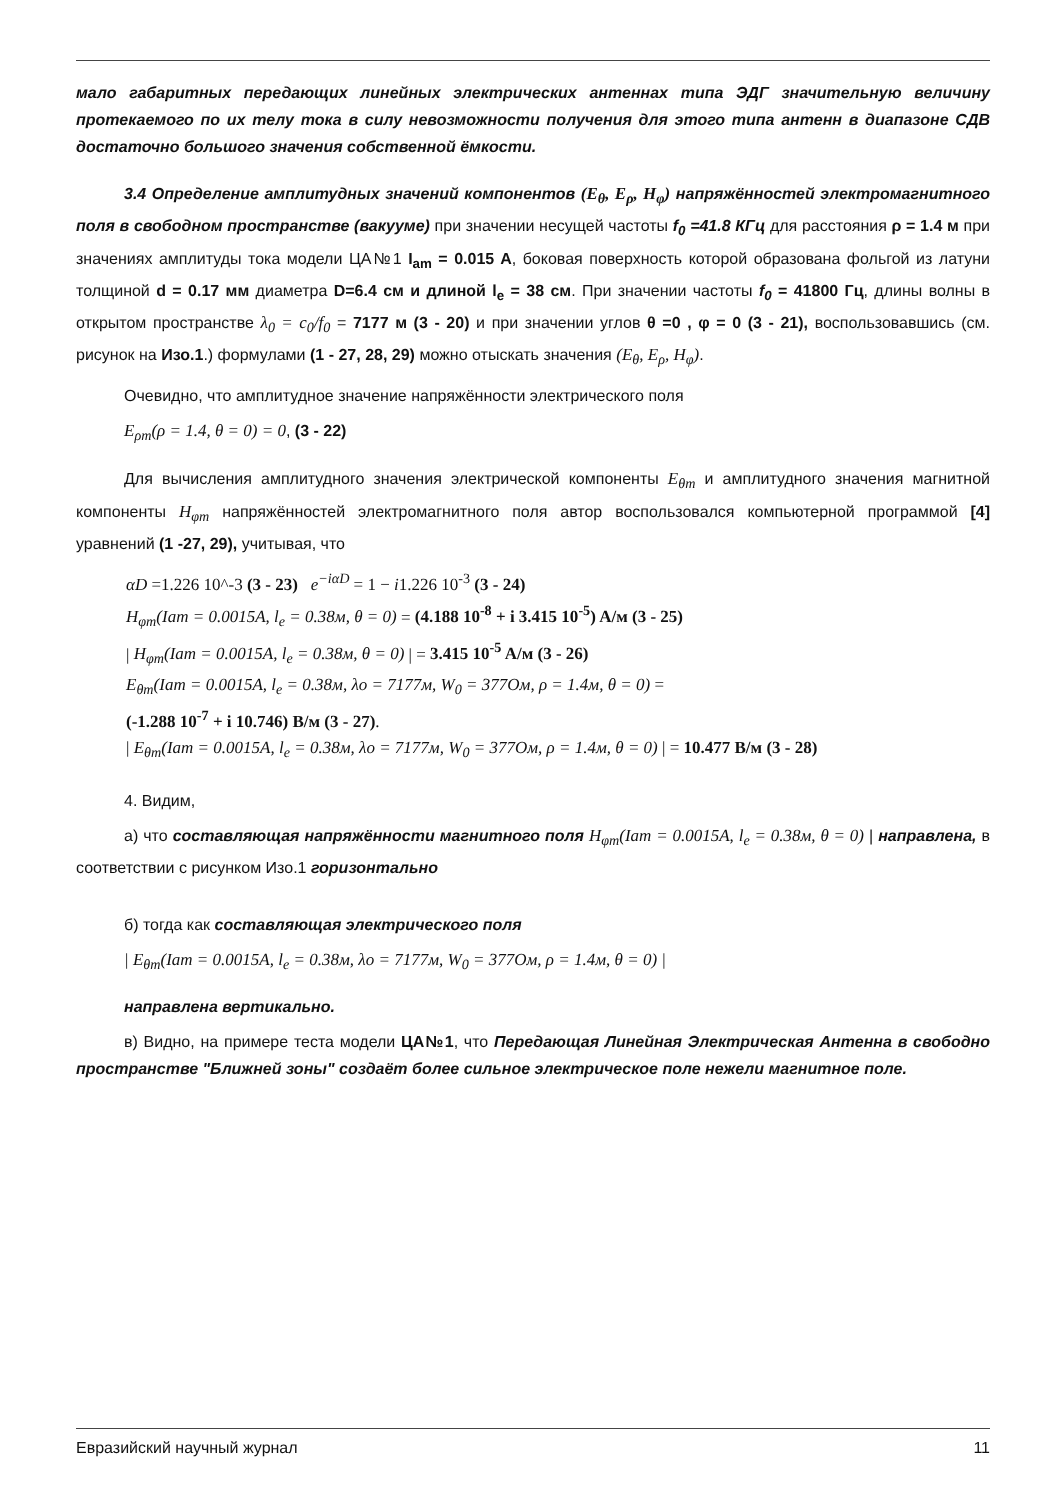мало габаритных передающих линейных электрических антеннах типа ЭДГ значительную величину протекаемого по их телу тока в силу невозможности получения для этого типа антенн в диапазоне СДВ достаточно большого значения собственной ёмкости.
3.4 Определение амплитудных значений компонентов (E<sub>θ</sub>, E<sub>ρ</sub>, H<sub>φ</sub>) напряжённостей электромагнитного поля в свободном пространстве (вакууме) при значении несущей частоты f<sub>0</sub> =41.8 КГц для расстояния ρ = 1.4 м при значениях амплитуды тока модели ЦА№1 I<sub>am</sub> = 0.015 A, боковая поверхность которой образована фольгой из латуни толщиной d = 0.17 мм диаметра D=6.4 см и длиной l<sub>e</sub> = 38 см. При значении частоты f<sub>0</sub> = 41800 Гц, длины волны в открытом пространстве λ<sub>0</sub> = c<sub>0</sub>/f<sub>0</sub> = 7177 м (3 - 20) и при значении углов θ =0 , φ = 0 (3 - 21), воспользовавшись (см. рисунок на Изо.1.) формулами (1 - 27, 28, 29) можно отыскать значения (E<sub>θ</sub>, E<sub>ρ</sub>, H<sub>φ</sub>).
Очевидно, что амплитудное значение напряжённости электрического поля
E<sub>ρm</sub>(ρ = 1.4, θ = 0) = 0, (3 - 22)
Для вычисления амплитудного значения электрической компоненты E<sub>θm</sub> и амплитудного значения магнитной компоненты H<sub>φm</sub> напряжённостей электромагнитного поля автор воспользовался компьютерной программой [4] уравнений (1 -27, 29), учитывая, что
αD =1.226 10^-3 (3 - 23) e<sup>−iαD</sup> = 1 − i1.226 10<sup>-3</sup> (3 - 24)
H<sub>φm</sub>(Iam = 0.0015A, l<sub>e</sub> = 0.38м, θ = 0) = (4.188 10<sup>-8</sup> + i 3.415 10<sup>-5</sup>) A/м (3 - 25)
| H<sub>φm</sub>(Iam = 0.0015A, l<sub>e</sub> = 0.38м, θ = 0) | = 3.415 10<sup>-5</sup> A/м (3 - 26)
E<sub>θm</sub>(Iam = 0.0015A, l<sub>e</sub> = 0.38м, λo = 7177м, W<sub>0</sub> = 377Ом, ρ = 1.4м, θ = 0) =
(-1.288 10<sup>-7</sup> + i 10.746) В/м (3 - 27).
| E<sub>θm</sub>(Iam = 0.0015A, l<sub>e</sub> = 0.38м, λo = 7177м, W<sub>0</sub> = 377Ом, ρ = 1.4м, θ = 0) | = 10.477 В/м (3 - 28)
4. Видим,
а) что составляющая напряжённости магнитного поля H<sub>φm</sub>(Iam = 0.0015A, l<sub>e</sub> = 0.38м, θ = 0) | направлена, в соответствии с рисунком Изо.1 горизонтально
б) тогда как составляющая электрического поля
| E<sub>θm</sub>(Iam = 0.0015A, l<sub>e</sub> = 0.38м, λo = 7177м, W<sub>0</sub> = 377Ом, ρ = 1.4м, θ = 0) |
направлена вертикально.
в) Видно, на примере теста модели ЦА№1, что Передающая Линейная Электрическая Антенна в свободно пространстве "Ближней зоны" создаёт более сильное электрическое поле нежели магнитное поле.
Евразийский научный журнал 11